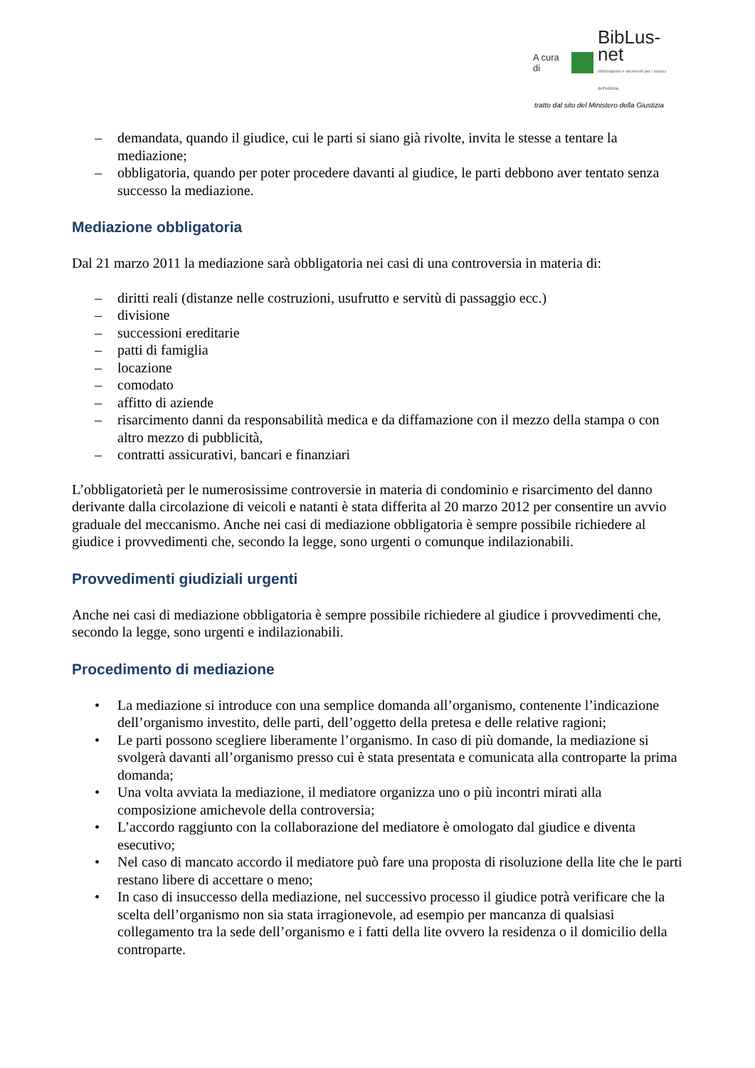A cura di
BibLus-net
Informazioni e strumenti per i tecnici dell'edilizia
tratto dal sito del Ministero della Giustizia
– demandata, quando il giudice, cui le parti si siano già rivolte, invita le stesse a tentare la mediazione;
– obbligatoria, quando per poter procedere davanti al giudice, le parti debbono aver tentato senza successo la mediazione.
Mediazione obbligatoria
Dal 21 marzo 2011 la mediazione sarà obbligatoria nei casi di una controversia in materia di:
– diritti reali (distanze nelle costruzioni, usufrutto e servitù di passaggio ecc.)
– divisione
– successioni ereditarie
– patti di famiglia
– locazione
– comodato
– affitto di aziende
– risarcimento danni da responsabilità medica e da diffamazione con il mezzo della stampa o con altro mezzo di pubblicità,
– contratti assicurativi, bancari e finanziari
L’obbligatorietà per le numerosissime controversie in materia di condominio e risarcimento del danno derivante dalla circolazione di veicoli e natanti è stata differita al 20 marzo 2012 per consentire un avvio graduale del meccanismo. Anche nei casi di mediazione obbligatoria è sempre possibile richiedere al giudice i provvedimenti che, secondo la legge, sono urgenti o comunque indilazionabili.
Provvedimenti giudiziali urgenti
Anche nei casi di mediazione obbligatoria è sempre possibile richiedere al giudice i provvedimenti che, secondo la legge, sono urgenti e indilazionabili.
Procedimento di mediazione
• La mediazione si introduce con una semplice domanda all’organismo, contenente l’indicazione dell’organismo investito, delle parti, dell’oggetto della pretesa e delle relative ragioni;
• Le parti possono scegliere liberamente l’organismo. In caso di più domande, la mediazione si svolgerà davanti all’organismo presso cui è stata presentata e comunicata alla controparte la prima domanda;
• Una volta avviata la mediazione, il mediatore organizza uno o più incontri mirati alla composizione amichevole della controversia;
• L’accordo raggiunto con la collaborazione del mediatore è omologato dal giudice e diventa esecutivo;
• Nel caso di mancato accordo il mediatore può fare una proposta di risoluzione della lite che le parti restano libere di accettare o meno;
• In caso di insuccesso della mediazione, nel successivo processo il giudice potrà verificare che la scelta dell’organismo non sia stata irragionevole, ad esempio per mancanza di qualsiasi collegamento tra la sede dell’organismo e i fatti della lite ovvero la residenza o il domicilio della controparte.